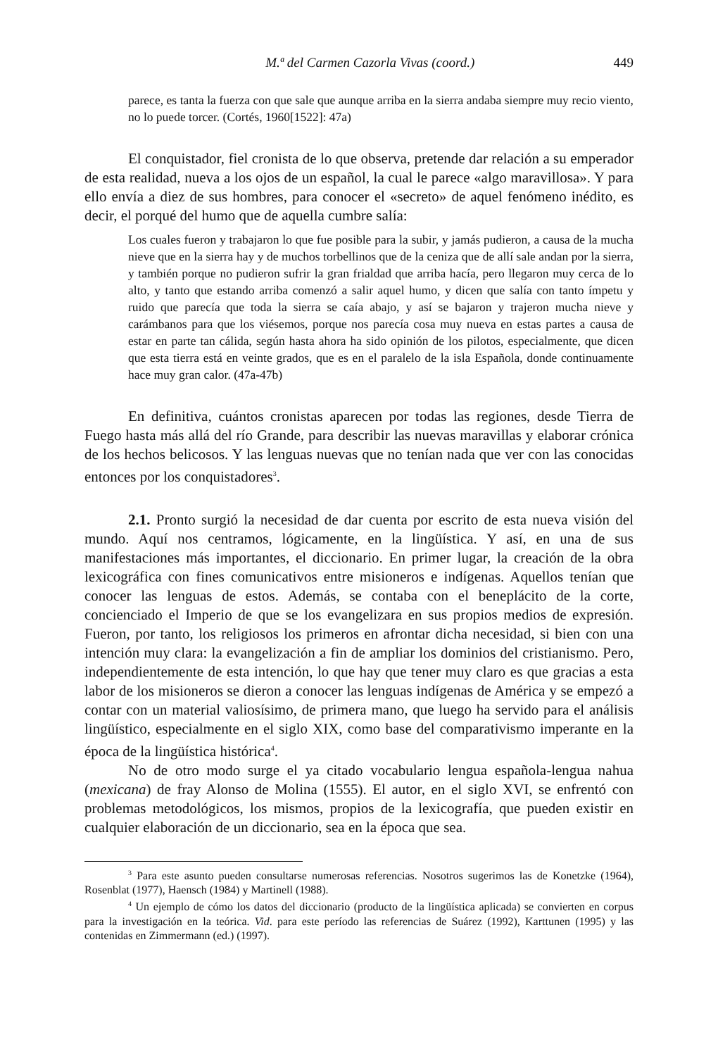M.ª del Carmen Cazorla Vivas (coord.) 449
parece, es tanta la fuerza con que sale que aunque arriba en la sierra andaba siempre muy recio viento, no lo puede torcer. (Cortés, 1960[1522]: 47a)
El conquistador, fiel cronista de lo que observa, pretende dar relación a su emperador de esta realidad, nueva a los ojos de un español, la cual le parece «algo maravillosa». Y para ello envía a diez de sus hombres, para conocer el «secreto» de aquel fenómeno inédito, es decir, el porqué del humo que de aquella cumbre salía:
Los cuales fueron y trabajaron lo que fue posible para la subir, y jamás pudieron, a causa de la mucha nieve que en la sierra hay y de muchos torbellinos que de la ceniza que de allí sale andan por la sierra, y también porque no pudieron sufrir la gran frialdad que arriba hacía, pero llegaron muy cerca de lo alto, y tanto que estando arriba comenzó a salir aquel humo, y dicen que salía con tanto ímpetu y ruido que parecía que toda la sierra se caía abajo, y así se bajaron y trajeron mucha nieve y carámbanos para que los viésemos, porque nos parecía cosa muy nueva en estas partes a causa de estar en parte tan cálida, según hasta ahora ha sido opinión de los pilotos, especialmente, que dicen que esta tierra está en veinte grados, que es en el paralelo de la isla Española, donde continuamente hace muy gran calor. (47a-47b)
En definitiva, cuántos cronistas aparecen por todas las regiones, desde Tierra de Fuego hasta más allá del río Grande, para describir las nuevas maravillas y elaborar crónica de los hechos belicosos. Y las lenguas nuevas que no tenían nada que ver con las conocidas entonces por los conquistadores<sup>3</sup>.
2.1. Pronto surgió la necesidad de dar cuenta por escrito de esta nueva visión del mundo. Aquí nos centramos, lógicamente, en la lingüística. Y así, en una de sus manifestaciones más importantes, el diccionario. En primer lugar, la creación de la obra lexicográfica con fines comunicativos entre misioneros e indígenas. Aquellos tenían que conocer las lenguas de estos. Además, se contaba con el beneplácito de la corte, concienciado el Imperio de que se los evangelizara en sus propios medios de expresión. Fueron, por tanto, los religiosos los primeros en afrontar dicha necesidad, si bien con una intención muy clara: la evangelización a fin de ampliar los dominios del cristianismo. Pero, independientemente de esta intención, lo que hay que tener muy claro es que gracias a esta labor de los misioneros se dieron a conocer las lenguas indígenas de América y se empezó a contar con un material valiosísimo, de primera mano, que luego ha servido para el análisis lingüístico, especialmente en el siglo XIX, como base del comparativismo imperante en la época de la lingüística histórica<sup>4</sup>.
No de otro modo surge el ya citado vocabulario lengua española-lengua nahua (mexicana) de fray Alonso de Molina (1555). El autor, en el siglo XVI, se enfrentó con problemas metodológicos, los mismos, propios de la lexicografía, que pueden existir en cualquier elaboración de un diccionario, sea en la época que sea.
<sup>3</sup> Para este asunto pueden consultarse numerosas referencias. Nosotros sugerimos las de Konetzke (1964), Rosenblat (1977), Haensch (1984) y Martinell (1988).
<sup>4</sup> Un ejemplo de cómo los datos del diccionario (producto de la lingüística aplicada) se convierten en corpus para la investigación en la teórica. Vid. para este período las referencias de Suárez (1992), Karttunen (1995) y las contenidas en Zimmermann (ed.) (1997).